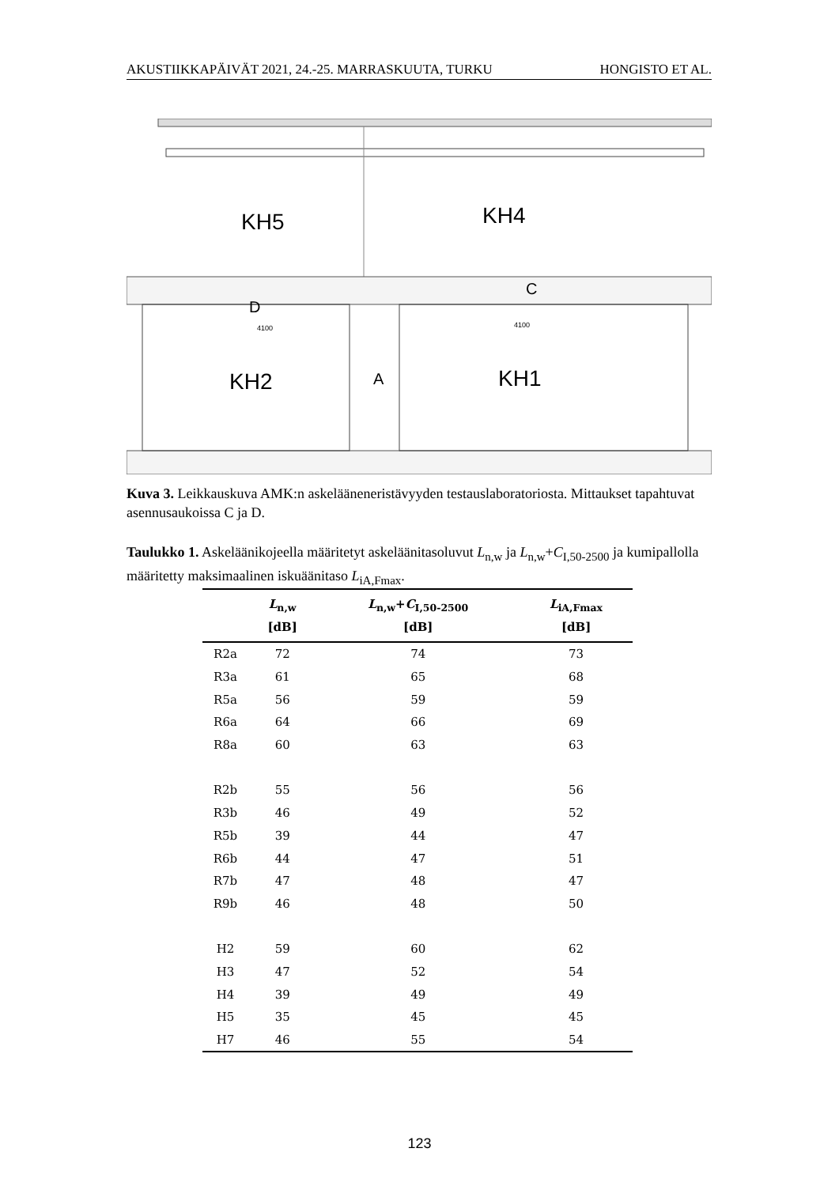AKUSTIIKKAPÄIVÄT 2021, 24.-25. MARRASKUUTA, TURKU HONGISTO ET AL.
KH5
KH4
KH2
KH1
A
C
D
4100
4100
Kuva 3. Leikkauskuva AMK:n askeläänen­eristävyyden testauslaboratoriosta. Mittaukset tapahtuvat asennusaukoissa C ja D.
Taulukko 1. Askeläänikojeella määritetyt askeläänitasoluvut L<sub>n,w</sub> ja L<sub>n,w</sub>+C<sub>I,50-2500</sub> ja kumipallolla määritetty maksimaalinen iskuäänitaso L<sub>iA,Fmax</sub>.
| | L<sub>n,w</sub> [dB] | L<sub>n,w</sub>+ C<sub>I,50-2500</sub> [dB] | L<sub>iA,Fmax</sub> [dB] |
| --- | --- | --- | --- |
| R2a | 72 | 74 | 73 |
| R3a | 61 | 65 | 68 |
| R5a | 56 | 59 | 59 |
| R6a | 64 | 66 | 69 |
| R8a | 60 | 63 | 63 |
| R2b | 55 | 56 | 56 |
| R3b | 46 | 49 | 52 |
| R5b | 39 | 44 | 47 |
| R6b | 44 | 47 | 51 |
| R7b | 47 | 48 | 47 |
| R9b | 46 | 48 | 50 |
| H2 | 59 | 60 | 62 |
| H3 | 47 | 52 | 54 |
| H4 | 39 | 49 | 49 |
| H5 | 35 | 45 | 45 |
| H7 | 46 | 55 | 54 |
123